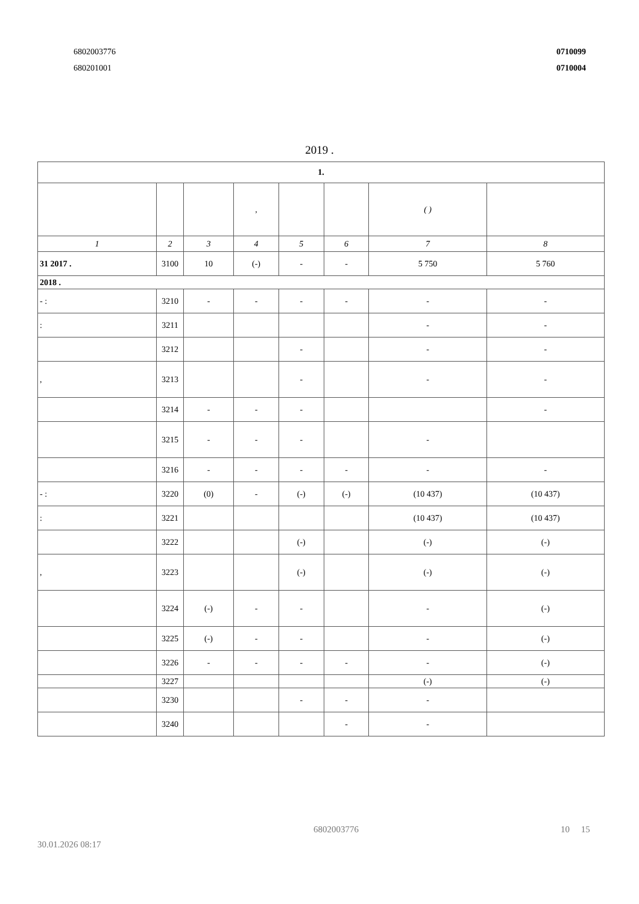6802003776 0710099
680201001 0710004
2019 .
| 1. | | | | | | | |
| --- | --- | --- | --- | --- | --- | --- | --- |
| | | | , | | | ( ) | |
| 1 | 2 | 3 | 4 | 5 | 6 | 7 | 8 |
| 31 2017 . | 3100 | 10 | (-) | - | - | 5 750 | 5 760 |
| 2018 . | | | | | | | |
| - : | 3210 | - | - | - | - | - | - |
| : | 3211 | | | | | - | - |
| | 3212 | | | - | | - | - |
| , | 3213 | | | - | | - | - |
| | 3214 | - | - | - | | | - |
| | 3215 | - | - | - | | - | |
| | 3216 | - | - | - | - | - | - |
| - : | 3220 | (0) | - | (-) | (-) | (10 437) | (10 437) |
| : | 3221 | | | | | (10 437) | (10 437) |
| | 3222 | | | (-) | | (-) | (-) |
| , | 3223 | | | (-) | | (-) | (-) |
| | 3224 | (-) | - | - | | - | (-) |
| | 3225 | (-) | - | - | | - | (-) |
| | 3226 | - | - | - | - | - | (-) |
| | 3227 | | | | | (-) | (-) |
| | 3230 | | | - | - | - | |
| | 3240 | | | | - | - | |
6802003776 10 15
30.01.2026 08:17